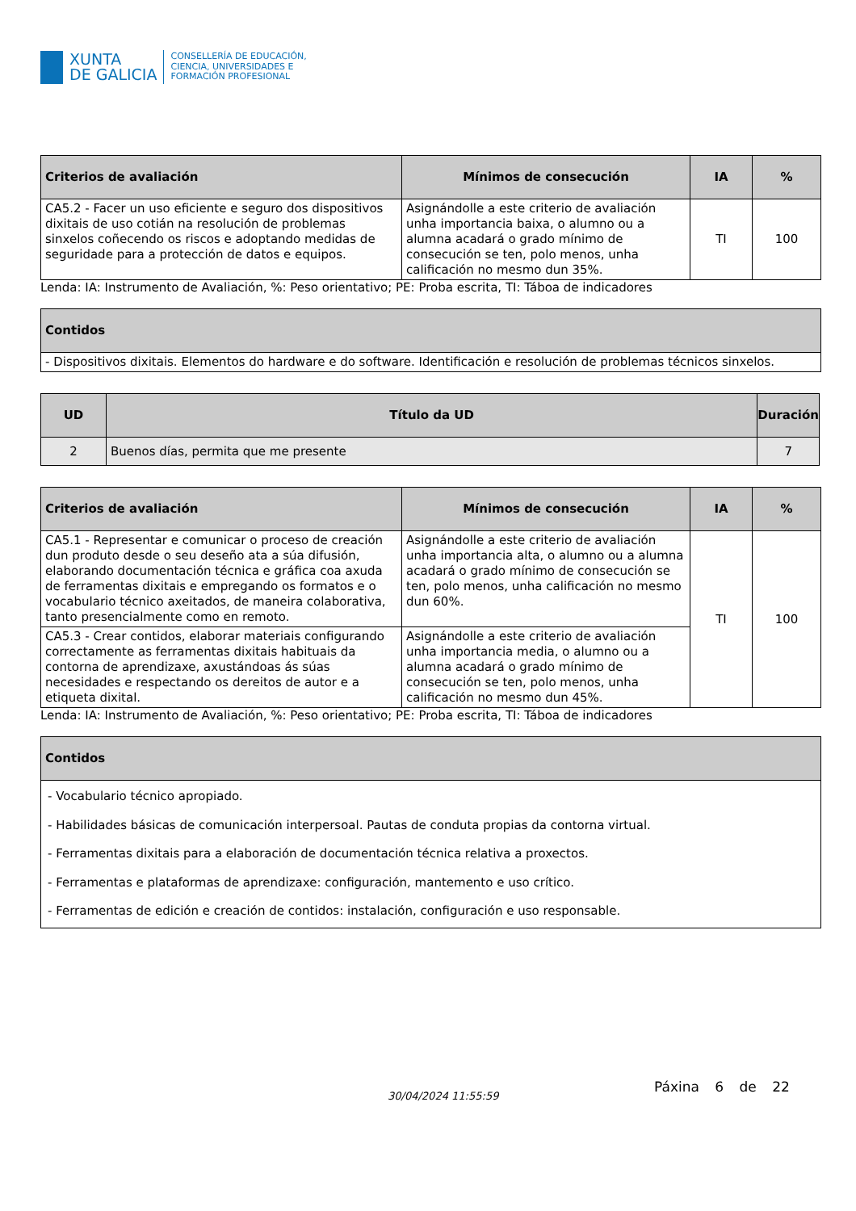XUNTA
DE GALICIA
CONSELLERÍA DE EDUCACIÓN,
CIENCIA, UNIVERSIDADES E
FORMACIÓN PROFESIONAL
| Criterios de avaliación | Mínimos de consecución | IA | % |
| --- | --- | --- | --- |
| CA5.2 - Facer un uso eficiente e seguro dos dispositivos dixitais de uso cotián na resolución de problemas sinxelos coñecendo os riscos e adoptando medidas de seguridade para a protección de datos e equipos. | Asignándolle a este criterio de avaliación unha importancia baixa, o alumno ou a alumna acadará o grado mínimo de consecución se ten, polo menos, unha calificación no mesmo dun 35%. | TI | 100 |
Lenda: IA: Instrumento de Avaliación, %: Peso orientativo; PE: Proba escrita, TI: Táboa de indicadores
| Contidos |
| --- |
| - Dispositivos dixitais. Elementos do hardware e do software. Identificación e resolución de problemas técnicos sinxelos. |
| UD | Título da UD | Duración |
| --- | --- | --- |
| 2 | Buenos días, permita que me presente | 7 |
| Criterios de avaliación | Mínimos de consecución | IA | % |
| --- | --- | --- | --- |
| CA5.1 - Representar e comunicar o proceso de creación dun produto desde o seu deseño ata a súa difusión, elaborando documentación técnica e gráfica coa axuda de ferramentas dixitais e empregando os formatos e o vocabulario técnico axeitados, de maneira colaborativa, tanto presencialmente como en remoto. | Asignándolle a este criterio de avaliación unha importancia alta, o alumno ou a alumna acadará o grado mínimo de consecución se ten, polo menos, unha calificación no mesmo dun 60%. | TI | 100 |
| CA5.3 - Crear contidos, elaborar materiais configurando correctamente as ferramentas dixitais habituais da contorna de aprendizaxe, axustándoas ás súas necesidades e respectando os dereitos de autor e a etiqueta dixital. | Asignándolle a este criterio de avaliación unha importancia media, o alumno ou a alumna acadará o grado mínimo de consecución se ten, polo menos, unha calificación no mesmo dun 45%. | | |
Lenda: IA: Instrumento de Avaliación, %: Peso orientativo; PE: Proba escrita, TI: Táboa de indicadores
| Contidos |
| --- |
| - Vocabulario técnico apropiado. - Habilidades básicas de comunicación interpersoal. Pautas de conduta propias da contorna virtual. - Ferramentas dixitais para a elaboración de documentación técnica relativa a proxectos. - Ferramentas e plataformas de aprendizaxe: configuración, mantemento e uso crítico. - Ferramentas de edición e creación de contidos: instalación, configuración e uso responsable. |
30/04/2024 11:55:59
Páxina 6 de 22